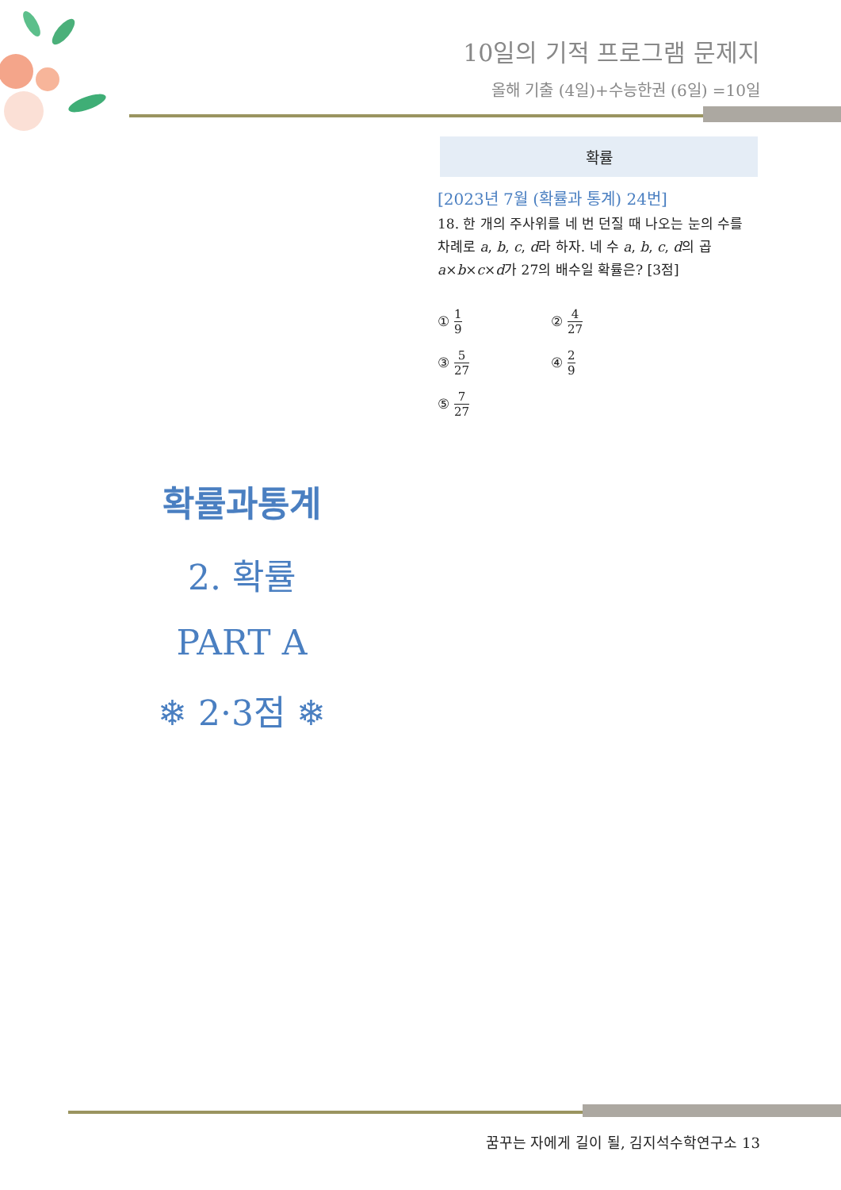10일의 기적 프로그램 문제지
올해 기출 (4일)+수능한권 (6일) =10일
확률
[2023년 7월 (확률과 통계) 24번]
18. 한 개의 주사위를 네 번 던질 때 나오는 눈의 수를 차례로 a, b, c, d라 하자. 네 수 a, b, c, d의 곱 a×b×c×d가 27의 배수일 확률은? [3점]
① 1 9
② 4 27
③ 5 27
④ 2 9
⑤ 7 27
확률과통계
2. 확률
PART A
❄ 2·3점 ❄
꿈꾸는 자에게 길이 될, 김지석수학연구소 13